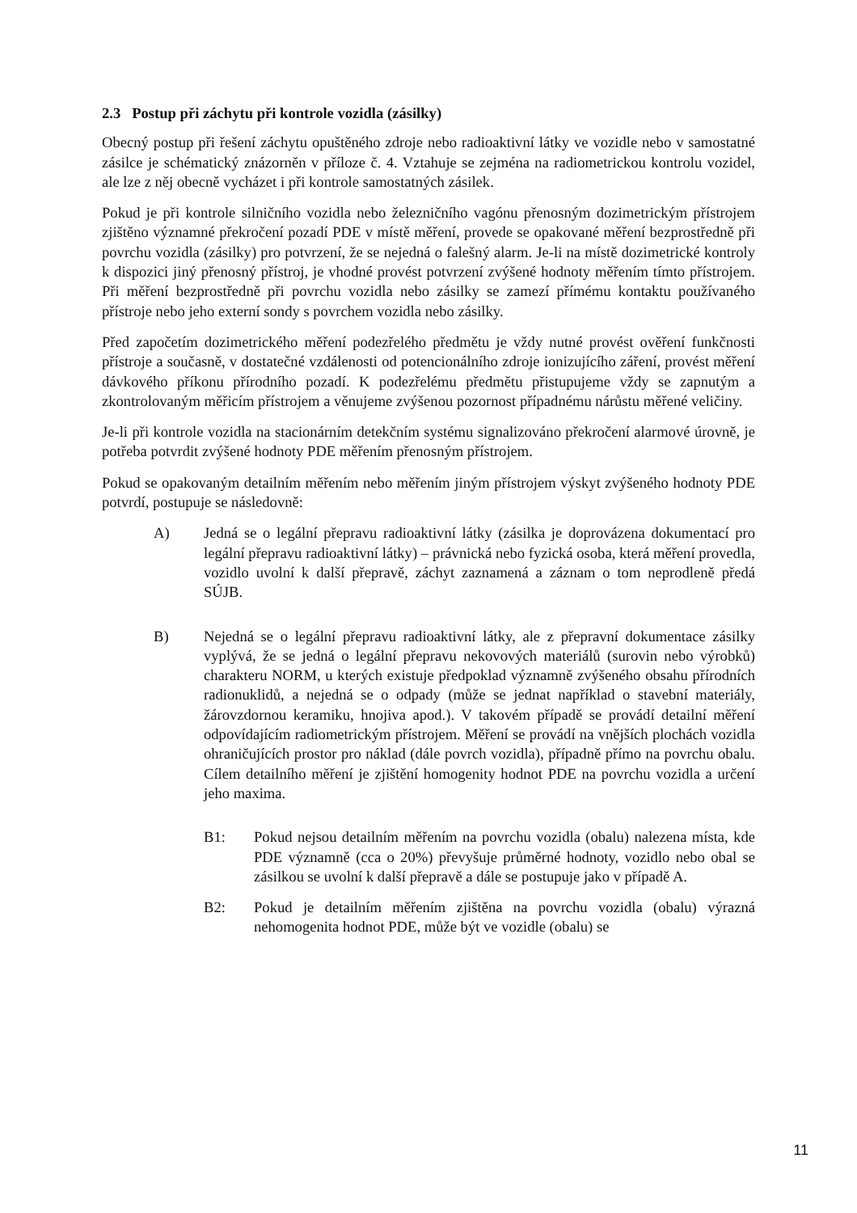2.3 Postup při záchytu při kontrole vozidla (zásilky)
Obecný postup při řešení záchytu opuštěného zdroje nebo radioaktivní látky ve vozidle nebo v samostatné zásilce je schématický znázorněn v příloze č. 4. Vztahuje se zejména na radiometrickou kontrolu vozidel, ale lze z něj obecně vycházet i při kontrole samostatných zásilek.
Pokud je při kontrole silničního vozidla nebo železničního vagónu přenosným dozimetrickým přístrojem zjištěno významné překročení pozadí PDE v místě měření, provede se opakované měření bezprostředně při povrchu vozidla (zásilky) pro potvrzení, že se nejedná o falešný alarm. Je-li na místě dozimetrické kontroly k dispozici jiný přenosný přístroj, je vhodné provést potvrzení zvýšené hodnoty měřením tímto přístrojem. Při měření bezprostředně při povrchu vozidla nebo zásilky se zamezí přímému kontaktu používaného přístroje nebo jeho externí sondy s povrchem vozidla nebo zásilky.
Před započetím dozimetrického měření podezřelého předmětu je vždy nutné provést ověření funkčnosti přístroje a současně, v dostatečné vzdálenosti od potencionálního zdroje ionizujícího záření, provést měření dávkového příkonu přírodního pozadí. K podezřelému předmětu přistupujeme vždy se zapnutým a zkontrolovaným měřicím přístrojem a věnujeme zvýšenou pozornost případnému nárůstu měřené veličiny.
Je-li při kontrole vozidla na stacionárním detekčním systému signalizováno překročení alarmové úrovně, je potřeba potvrdit zvýšené hodnoty PDE měřením přenosným přístrojem.
Pokud se opakovaným detailním měřením nebo měřením jiným přístrojem výskyt zvýšeného hodnoty PDE potvrdí, postupuje se následovně:
A) Jedná se o legální přepravu radioaktivní látky (zásilka je doprovázena dokumentací pro legální přepravu radioaktivní látky) – právnická nebo fyzická osoba, která měření provedla, vozidlo uvolní k další přepravě, záchyt zaznamená a záznam o tom neprodleně předá SÚJB.
B) Nejedná se o legální přepravu radioaktivní látky, ale z přepravní dokumentace zásilky vyplývá, že se jedná o legální přepravu nekovových materiálů (surovin nebo výrobků) charakteru NORM, u kterých existuje předpoklad významně zvýšeného obsahu přírodních radionuklidů, a nejedná se o odpady (může se jednat například o stavební materiály, žárovzdornou keramiku, hnojiva apod.). V takovém případě se provádí detailní měření odpovídajícím radiometrickým přístrojem. Měření se provádí na vnějších plochách vozidla ohraničujících prostor pro náklad (dále povrch vozidla), případně přímo na povrchu obalu. Cílem detailního měření je zjištění homogenity hodnot PDE na povrchu vozidla a určení jeho maxima.
B1: Pokud nejsou detailním měřením na povrchu vozidla (obalu) nalezena místa, kde PDE významně (cca o 20%) převyšuje průměrné hodnoty, vozidlo nebo obal se zásilkou se uvolní k další přepravě a dále se postupuje jako v případě A.
B2: Pokud je detailním měřením zjištěna na povrchu vozidla (obalu) výrazná nehomogenita hodnot PDE, může být ve vozidle (obalu) se
11